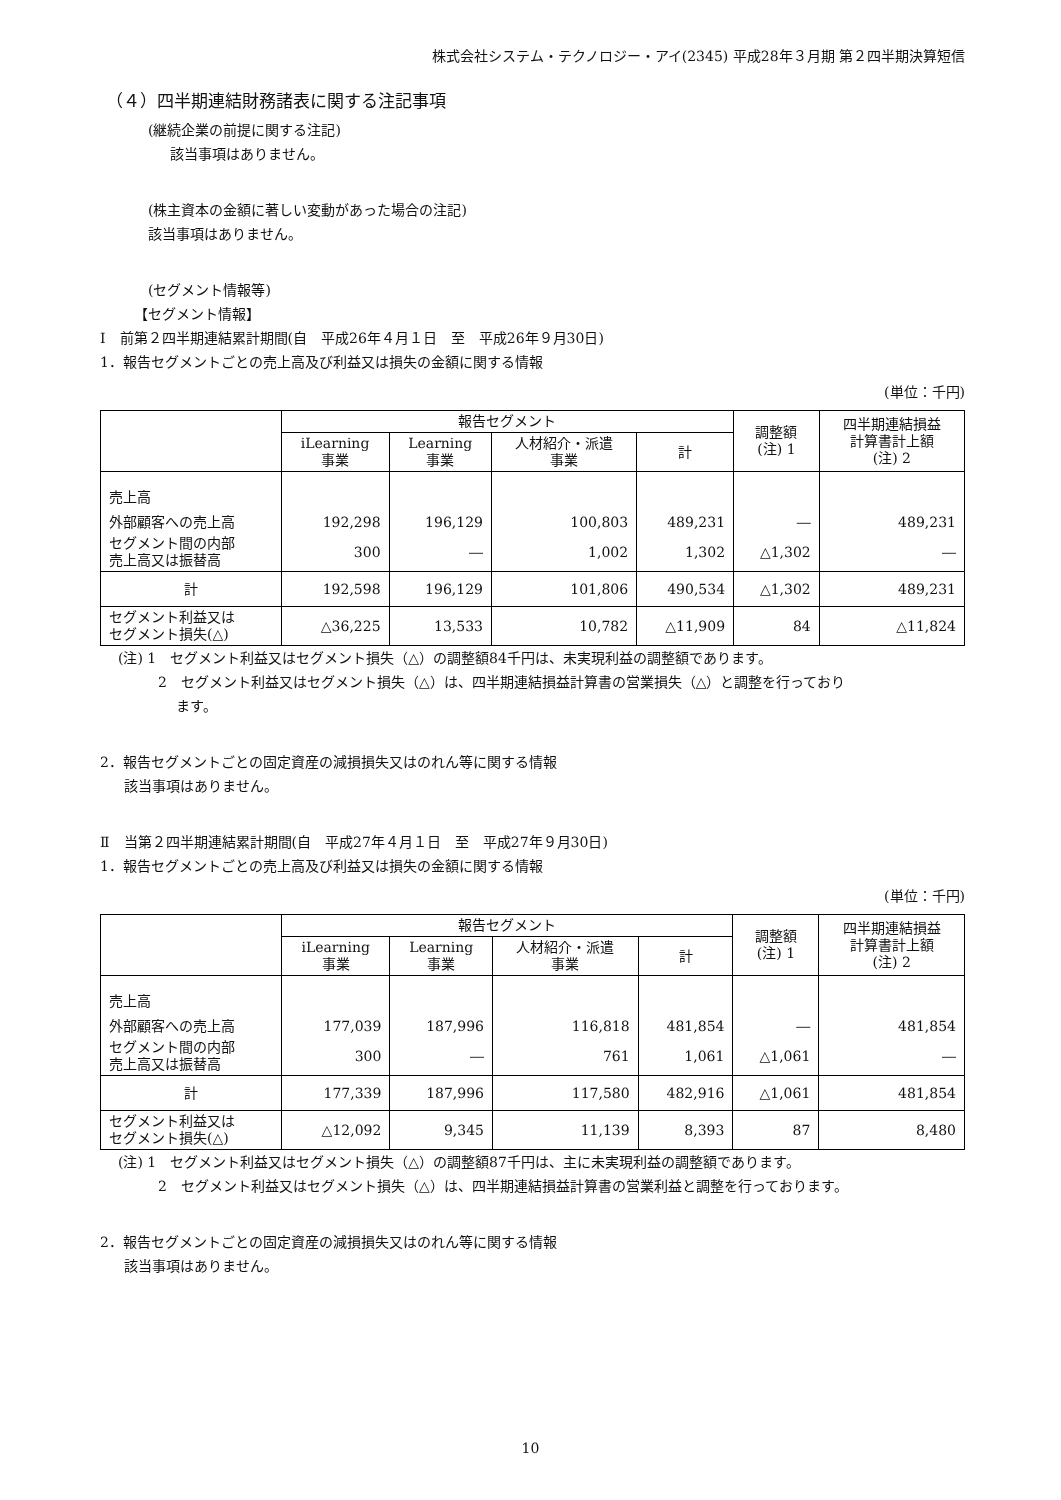株式会社システム・テクノロジー・アイ(2345) 平成28年３月期 第２四半期決算短信
（４）四半期連結財務諸表に関する注記事項
(継続企業の前提に関する注記)
該当事項はありません。
(株主資本の金額に著しい変動があった場合の注記)
該当事項はありません。
(セグメント情報等)
【セグメント情報】
Ⅰ　前第２四半期連結累計期間(自　平成26年４月１日　至　平成26年９月30日)
1．報告セグメントごとの売上高及び利益又は損失の金額に関する情報
(単位：千円)
| | 報告セグメント | | | | 調整額 (注) 1 | 四半期連結損益 計算書計上額 (注) 2 |
| --- | --- | --- | --- | --- | --- | --- |
| | iLearning 事業 | Learning 事業 | 人材紹介・派遣 事業 | 計 | | |
| 売上高 | | | | | | |
| 外部顧客への売上高 | 192,298 | 196,129 | 100,803 | 489,231 | ― | 489,231 |
| セグメント間の内部 売上高又は振替高 | 300 | ― | 1,002 | 1,302 | △1,302 | ― |
| 計 | 192,598 | 196,129 | 101,806 | 490,534 | △1,302 | 489,231 |
| セグメント利益又は セグメント損失(△) | △36,225 | 13,533 | 10,782 | △11,909 | 84 | △11,824 |
(注) 1　セグメント利益又はセグメント損失（△）の調整額84千円は、未実現利益の調整額であります。
2　セグメント利益又はセグメント損失（△）は、四半期連結損益計算書の営業損失（△）と調整を行っており
　 ます。
2．報告セグメントごとの固定資産の減損損失又はのれん等に関する情報
該当事項はありません。
Ⅱ　当第２四半期連結累計期間(自　平成27年４月１日　至　平成27年９月30日)
1．報告セグメントごとの売上高及び利益又は損失の金額に関する情報
(単位：千円)
| | 報告セグメント | | | | 調整額 (注) 1 | 四半期連結損益 計算書計上額 (注) 2 |
| --- | --- | --- | --- | --- | --- | --- |
| | iLearning 事業 | Learning 事業 | 人材紹介・派遣 事業 | 計 | | |
| 売上高 | | | | | | |
| 外部顧客への売上高 | 177,039 | 187,996 | 116,818 | 481,854 | ― | 481,854 |
| セグメント間の内部 売上高又は振替高 | 300 | ― | 761 | 1,061 | △1,061 | ― |
| 計 | 177,339 | 187,996 | 117,580 | 482,916 | △1,061 | 481,854 |
| セグメント利益又は セグメント損失(△) | △12,092 | 9,345 | 11,139 | 8,393 | 87 | 8,480 |
(注) 1　セグメント利益又はセグメント損失（△）の調整額87千円は、主に未実現利益の調整額であります。
2　セグメント利益又はセグメント損失（△）は、四半期連結損益計算書の営業利益と調整を行っております。
2．報告セグメントごとの固定資産の減損損失又はのれん等に関する情報
該当事項はありません。
10